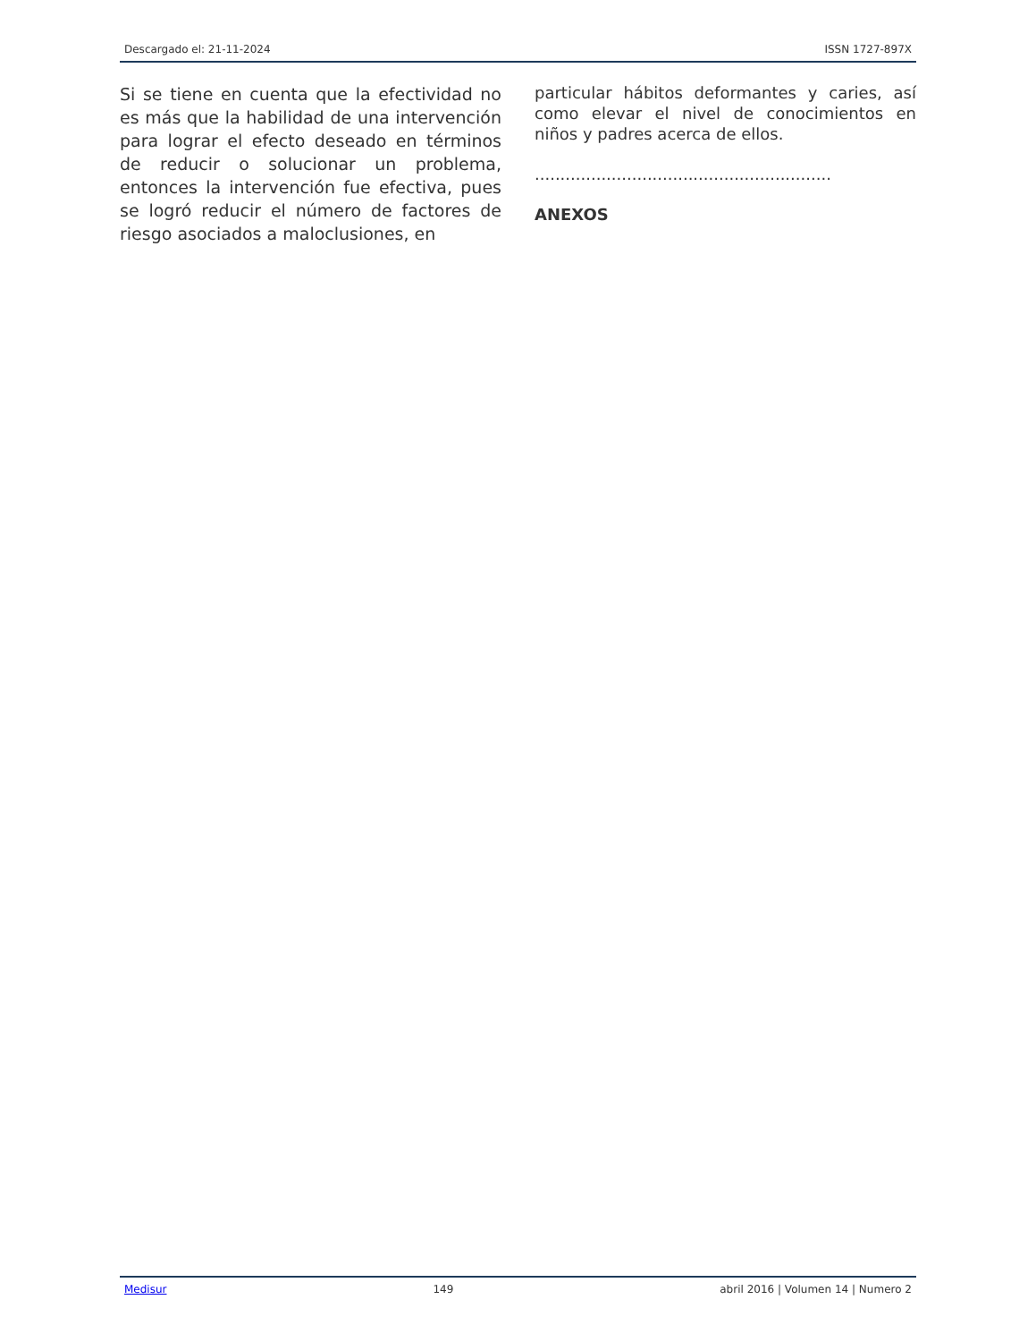Descargado el: 21-11-2024 ISSN 1727-897X
Si se tiene en cuenta que la efectividad no es más que la habilidad de una intervención para lograr el efecto deseado en términos de reducir o solucionar un problema, entonces la intervención fue efectiva, pues se logró reducir el número de factores de riesgo asociados a maloclusiones, en
particular hábitos deformantes y caries, así como elevar el nivel de conocimientos en niños y padres acerca de ellos.
..........................................................
ANEXOS
Medisur 149 abril 2016 | Volumen 14 | Numero 2